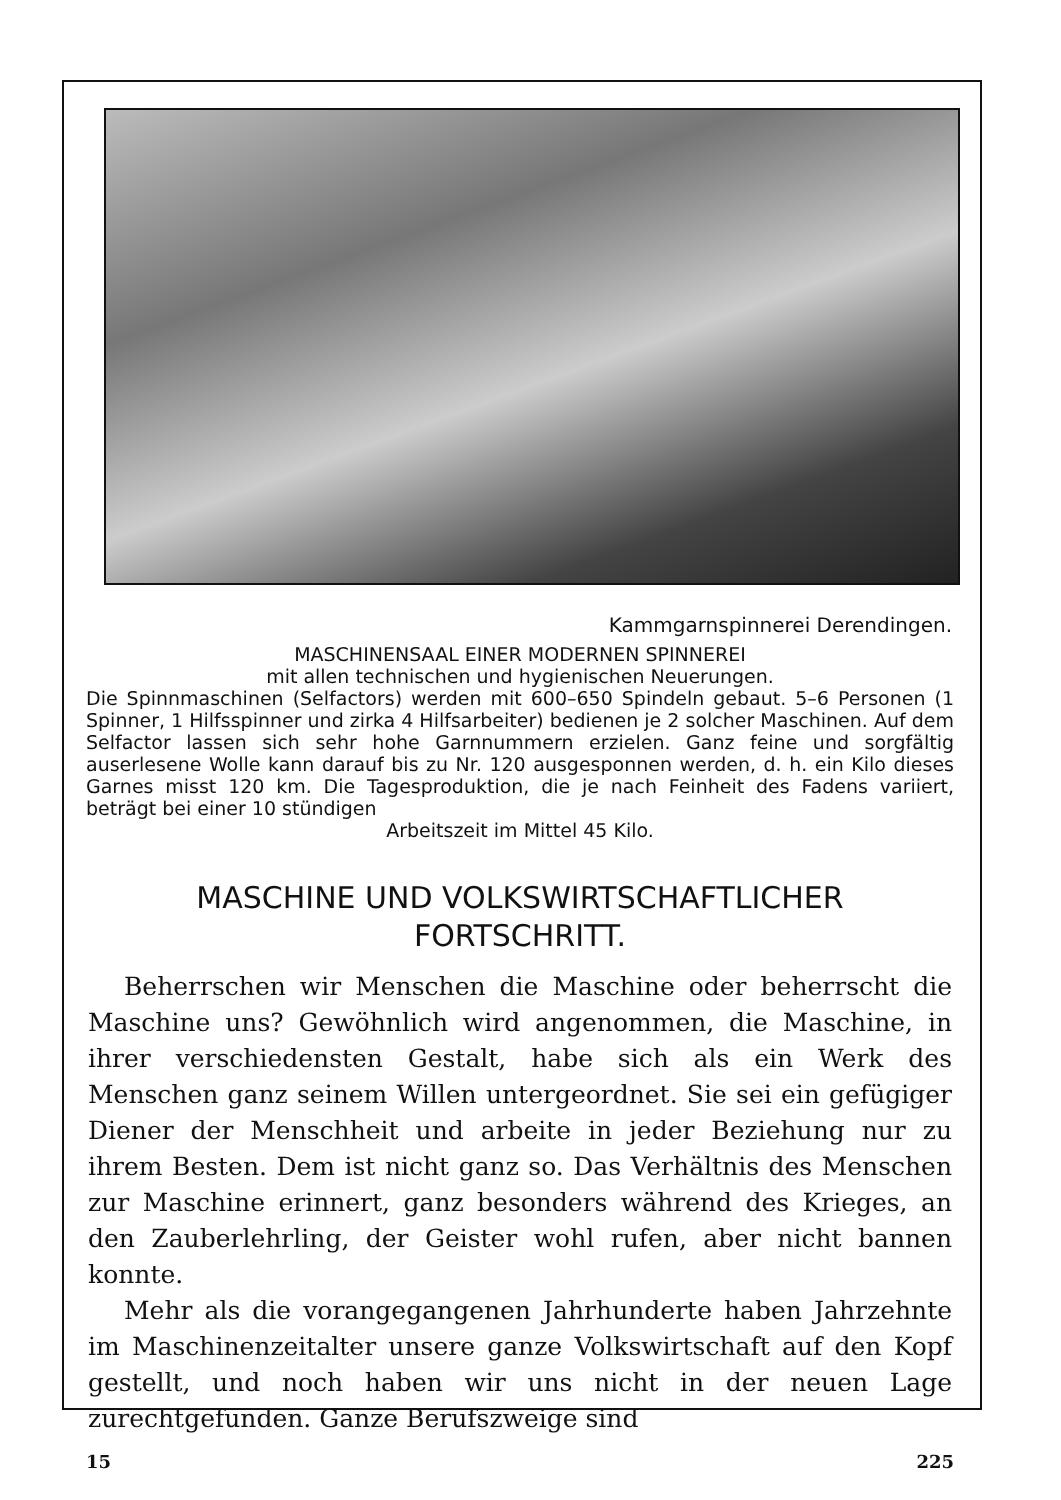Kammgarnspinnerei Derendingen.
MASCHINENSAAL EINER MODERNEN SPINNEREI
mit allen technischen und hygienischen Neuerungen.
Die Spinnmaschinen (Selfactors) werden mit 600–650 Spindeln gebaut. 5–6 Personen (1 Spinner, 1 Hilfsspinner und zirka 4 Hilfsarbeiter) bedienen je 2 solcher Maschinen. Auf dem Selfactor lassen sich sehr hohe Garnnummern erzielen. Ganz feine und sorgfältig auserlesene Wolle kann darauf bis zu Nr. 120 ausgesponnen werden, d. h. ein Kilo dieses Garnes misst 120 km. Die Tagesproduktion, die je nach Feinheit des Fadens variiert, beträgt bei einer 10 stündigen
Arbeitszeit im Mittel 45 Kilo.
MASCHINE UND VOLKSWIRTSCHAFTLICHER
FORTSCHRITT.
Beherrschen wir Menschen die Maschine oder beherrscht die Maschine uns? Gewöhnlich wird angenommen, die Maschine, in ihrer verschiedensten Gestalt, habe sich als ein Werk des Menschen ganz seinem Willen untergeordnet. Sie sei ein gefügiger Diener der Menschheit und arbeite in jeder Beziehung nur zu ihrem Besten. Dem ist nicht ganz so. Das Verhältnis des Menschen zur Maschine erinnert, ganz besonders während des Krieges, an den Zauberlehrling, der Geister wohl rufen, aber nicht bannen konnte.
Mehr als die vorangegangenen Jahrhunderte haben Jahrzehnte im Maschinenzeitalter unsere ganze Volkswirtschaft auf den Kopf gestellt, und noch haben wir uns nicht in der neuen Lage zurechtgefunden. Ganze Berufszweige sind
15 225